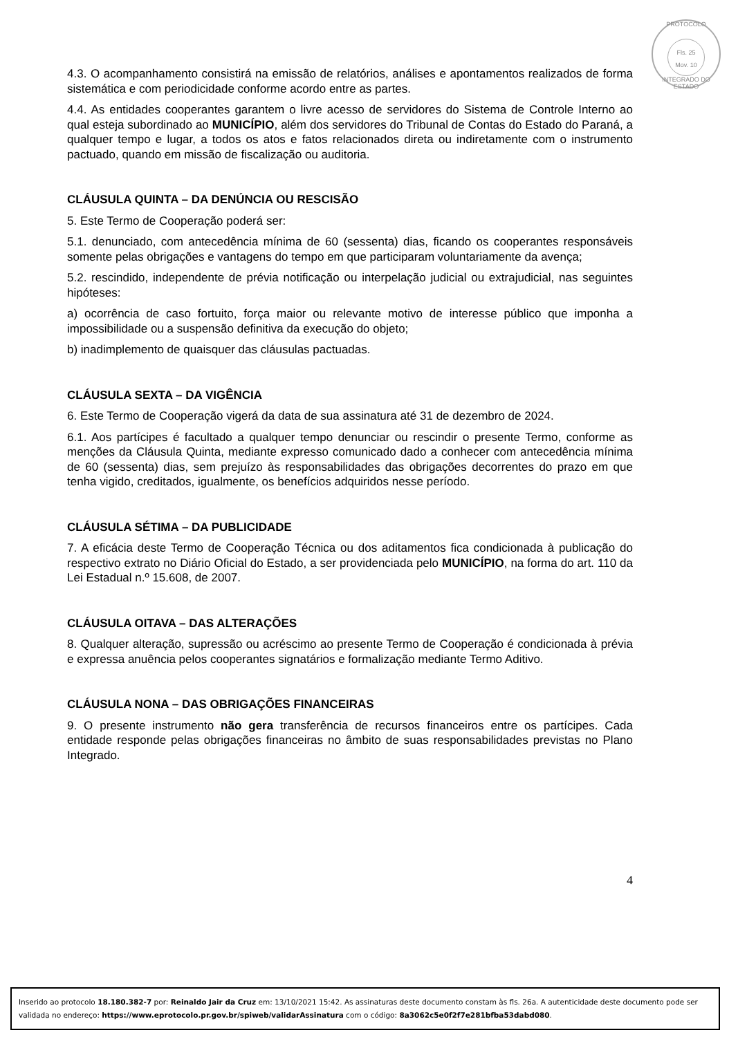PROTOCOLO
Fls. 25
Mov. 10
INTEGRADO DO ESTADO
4.3. O acompanhamento consistirá na emissão de relatórios, análises e apontamentos realizados de forma sistemática e com periodicidade conforme acordo entre as partes.
4.4. As entidades cooperantes garantem o livre acesso de servidores do Sistema de Controle Interno ao qual esteja subordinado ao MUNICÍPIO, além dos servidores do Tribunal de Contas do Estado do Paraná, a qualquer tempo e lugar, a todos os atos e fatos relacionados direta ou indiretamente com o instrumento pactuado, quando em missão de fiscalização ou auditoria.
CLÁUSULA QUINTA – DA DENÚNCIA OU RESCISÃO
5. Este Termo de Cooperação poderá ser:
5.1. denunciado, com antecedência mínima de 60 (sessenta) dias, ficando os cooperantes responsáveis somente pelas obrigações e vantagens do tempo em que participaram voluntariamente da avença;
5.2. rescindido, independente de prévia notificação ou interpelação judicial ou extrajudicial, nas seguintes hipóteses:
a) ocorrência de caso fortuito, força maior ou relevante motivo de interesse público que imponha a impossibilidade ou a suspensão definitiva da execução do objeto;
b) inadimplemento de quaisquer das cláusulas pactuadas.
CLÁUSULA SEXTA – DA VIGÊNCIA
6. Este Termo de Cooperação vigerá da data de sua assinatura até 31 de dezembro de 2024.
6.1. Aos partícipes é facultado a qualquer tempo denunciar ou rescindir o presente Termo, conforme as menções da Cláusula Quinta, mediante expresso comunicado dado a conhecer com antecedência mínima de 60 (sessenta) dias, sem prejuízo às responsabilidades das obrigações decorrentes do prazo em que tenha vigido, creditados, igualmente, os benefícios adquiridos nesse período.
CLÁUSULA SÉTIMA – DA PUBLICIDADE
7. A eficácia deste Termo de Cooperação Técnica ou dos aditamentos fica condicionada à publicação do respectivo extrato no Diário Oficial do Estado, a ser providenciada pelo MUNICÍPIO, na forma do art. 110 da Lei Estadual n.º 15.608, de 2007.
CLÁUSULA OITAVA – DAS ALTERAÇÕES
8. Qualquer alteração, supressão ou acréscimo ao presente Termo de Cooperação é condicionada à prévia e expressa anuência pelos cooperantes signatários e formalização mediante Termo Aditivo.
CLÁUSULA NONA – DAS OBRIGAÇÕES FINANCEIRAS
9. O presente instrumento não gera transferência de recursos financeiros entre os partícipes. Cada entidade responde pelas obrigações financeiras no âmbito de suas responsabilidades previstas no Plano Integrado.
4
Inserido ao protocolo 18.180.382-7 por: Reinaldo Jair da Cruz em: 13/10/2021 15:42. As assinaturas deste documento constam às fls. 26a. A autenticidade deste documento pode ser validada no endereço: https://www.eprotocolo.pr.gov.br/spiweb/validarAssinatura com o código: 8a3062c5e0f2f7e281bfba53dabd080.